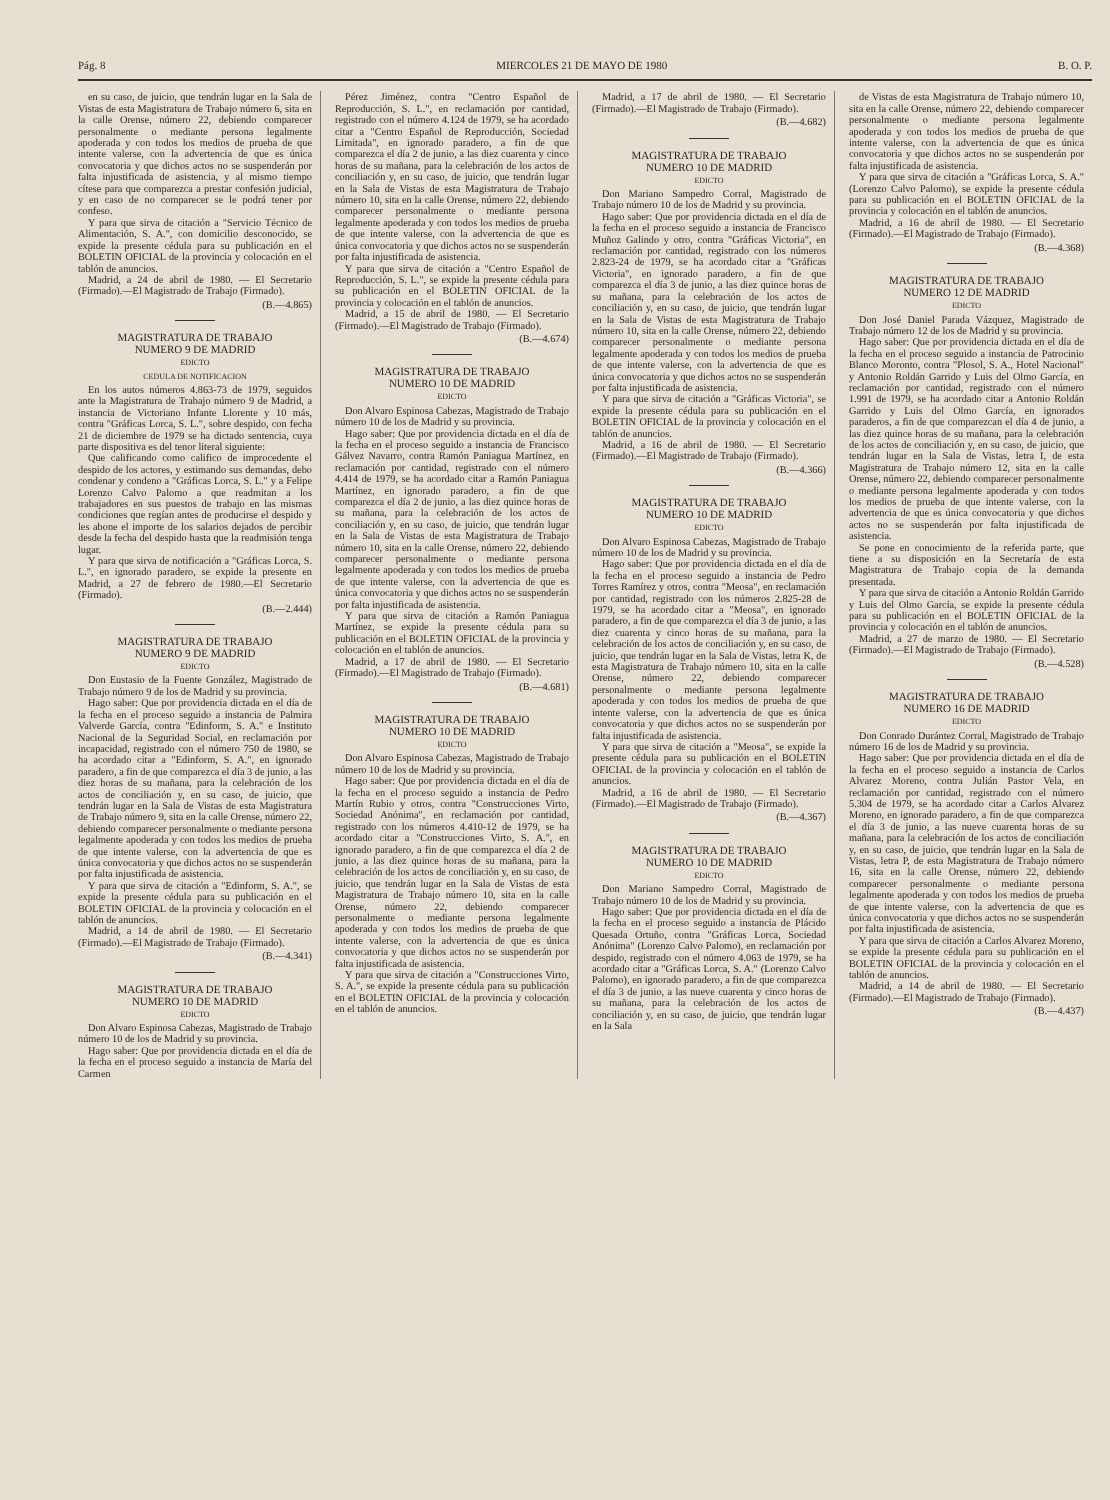Pág. 8 MIERCOLES 21 DE MAYO DE 1980 B. O. P.
en su caso, de juicio, que tendrán lugar en la Sala de Vistas de esta Magistratura de Trabajo número 6, sita en la calle Orense, número 22, debiendo comparecer personalmente o mediante persona legalmente apoderada y con todos los medios de prueba de que intente valerse, con la advertencia de que es única convocatoria y que dichos actos no se suspenderán por falta injustificada de asistencia, y al mismo tiempo cítese para que comparezca a prestar confesión judicial, y en caso de no comparecer se le podrá tener por confeso.
Y para que sirva de citación a "Servicio Técnico de Alimentación, S. A.", con domicilio desconocido, se expide la presente cédula para su publicación en el BOLETIN OFICIAL de la provincia y colocación en el tablón de anuncios.
Madrid, a 24 de abril de 1980. — El Secretario (Firmado).—El Magistrado de Trabajo (Firmado).
(B.—4.865)
MAGISTRATURA DE TRABAJO
NUMERO 9 DE MADRID
EDICTO
CEDULA DE NOTIFICACION
En los autos números 4.863-73 de 1979, seguidos ante la Magistratura de Trabajo número 9 de Madrid, a instancia de Victoriano Infante Llorente y 10 más, contra "Gráficas Lorca, S. L.", sobre despido, con fecha 21 de diciembre de 1979 se ha dictado sentencia, cuya parte dispositiva es del tenor literal siguiente:
Que calificando como califico de improcedente el despido de los actores, y estimando sus demandas, debo condenar y condeno a "Gráficas Lorca, S. L." y a Felipe Lorenzo Calvo Palomo a que readmitan a los trabajadores en sus puestos de trabajo en las mismas condiciones que regían antes de producirse el despido y les abone el importe de los salarios dejados de percibir desde la fecha del despido hasta que la readmisión tenga lugar.
Y para que sirva de notificación a "Gráficas Lorca, S. L.", en ignorado paradero, se expide la presente en Madrid, a 27 de febrero de 1980.—El Secretario (Firmado).
(B.—2.444)
MAGISTRATURA DE TRABAJO
NUMERO 9 DE MADRID
EDICTO
Don Eustasio de la Fuente González, Magistrado de Trabajo número 9 de los de Madrid y su provincia.
Hago saber: Que por providencia dictada en el día de la fecha en el proceso seguido a instancia de Palmira Valverde García, contra "Edinform, S. A." e Instituto Nacional de la Seguridad Social, en reclamación por incapacidad, registrado con el número 750 de 1980, se ha acordado citar a "Edinform, S. A.", en ignorado paradero, a fin de que comparezca el día 3 de junio, a las diez horas de su mañana, para la celebración de los actos de conciliación y, en su caso, de juicio, que tendrán lugar en la Sala de Vistas de esta Magistratura de Trabajo número 9, sita en la calle Orense, número 22, debiendo comparecer personalmente o mediante persona legalmente apoderada y con todos los medios de prueba de que intente valerse, con la advertencia de que es única convocatoria y que dichos actos no se suspenderán por falta injustificada de asistencia.
Y para que sirva de citación a "Edinform, S. A.", se expide la presente cédula para su publicación en el BOLETIN OFICIAL de la provincia y colocación en el tablón de anuncios.
Madrid, a 14 de abril de 1980. — El Secretario (Firmado).—El Magistrado de Trabajo (Firmado).
(B.—4.341)
MAGISTRATURA DE TRABAJO
NUMERO 10 DE MADRID
EDICTO
Don Alvaro Espinosa Cabezas, Magistrado de Trabajo número 10 de los de Madrid y su provincia.
Hago saber: Que por providencia dictada en el día de la fecha en el proceso seguido a instancia de María del Carmen
Pérez Jiménez, contra "Centro Español de Reproducción, S. L.", en reclamación por cantidad, registrado con el número 4.124 de 1979, se ha acordado citar a "Centro Español de Reproducción, Sociedad Limitada", en ignorado paradero, a fin de que comparezca el día 2 de junio, a las diez cuarenta y cinco horas de su mañana, para la celebración de los actos de conciliación y, en su caso, de juicio, que tendrán lugar en la Sala de Vistas de esta Magistratura de Trabajo número 10, sita en la calle Orense, número 22, debiendo comparecer personalmente o mediante persona legalmente apoderada y con todos los medios de prueba de que intente valerse, con la advertencia de que es única convocatoria y que dichos actos no se suspenderán por falta injustificada de asistencia.
Y para que sirva de citación a "Centro Español de Reproducción, S. L.", se expide la presente cédula para su publicación en el BOLETIN OFICIAL de la provincia y colocación en el tablón de anuncios.
Madrid, a 15 de abril de 1980. — El Secretario (Firmado).—El Magistrado de Trabajo (Firmado).
(B.—4.674)
MAGISTRATURA DE TRABAJO
NUMERO 10 DE MADRID
EDICTO
Don Alvaro Espinosa Cabezas, Magistrado de Trabajo número 10 de los de Madrid y su provincia.
Hago saber: Que por providencia dictada en el día de la fecha en el proceso seguido a instancia de Francisco Gálvez Navarro, contra Ramón Paniagua Martínez, en reclamación por cantidad, registrado con el número 4.414 de 1979, se ha acordado citar a Ramón Paniagua Martínez, en ignorado paradero, a fin de que comparezca el día 2 de junio, a las diez quince horas de su mañana, para la celebración de los actos de conciliación y, en su caso, de juicio, que tendrán lugar en la Sala de Vistas de esta Magistratura de Trabajo número 10, sita en la calle Orense, número 22, debiendo comparecer personalmente o mediante persona legalmente apoderada y con todos los medios de prueba de que intente valerse, con la advertencia de que es única convocatoria y que dichos actos no se suspenderán por falta injustificada de asistencia.
Y para que sirva de citación a Ramón Paniagua Martínez, se expide la presente cédula para su publicación en el BOLETIN OFICIAL de la provincia y colocación en el tablón de anuncios.
Madrid, a 17 de abril de 1980. — El Secretario (Firmado).—El Magistrado de Trabajo (Firmado).
(B.—4.681)
MAGISTRATURA DE TRABAJO
NUMERO 10 DE MADRID
EDICTO
Don Alvaro Espinosa Cabezas, Magistrado de Trabajo número 10 de los de Madrid y su provincia.
Hago saber: Que por providencia dictada en el día de la fecha en el proceso seguido a instancia de Pedro Martín Rubio y otros, contra "Construcciones Virto, Sociedad Anónima", en reclamación por cantidad, registrado con los números 4.410-12 de 1979, se ha acordado citar a "Construcciones Virto, S. A.", en ignorado paradero, a fin de que comparezca el día 2 de junio, a las diez quince horas de su mañana, para la celebración de los actos de conciliación y, en su caso, de juicio, que tendrán lugar en la Sala de Vistas de esta Magistratura de Trabajo número 10, sita en la calle Orense, número 22, debiendo comparecer personalmente o mediante persona legalmente apoderada y con todos los medios de prueba de que intente valerse, con la advertencia de que es única convocatoria y que dichos actos no se suspenderán por falta injustificada de asistencia.
Y para que sirva de citación a "Construcciones Virto, S. A.", se expide la presente cédula para su publicación en el BOLETIN OFICIAL de la provincia y colocación en el tablón de anuncios.
Madrid, a 17 de abril de 1980. — El Secretario (Firmado).—El Magistrado de Trabajo (Firmado).
(B.—4.682)
MAGISTRATURA DE TRABAJO
NUMERO 10 DE MADRID
EDICTO
Don Mariano Sampedro Corral, Magistrado de Trabajo número 10 de los de Madrid y su provincia.
Hago saber: Que por providencia dictada en el día de la fecha en el proceso seguido a instancia de Francisco Muñoz Galindo y otro, contra "Gráficas Victoria", en reclamación por cantidad, registrado con los números 2.823-24 de 1979, se ha acordado citar a "Gráficas Victoria", en ignorado paradero, a fin de que comparezca el día 3 de junio, a las diez quince horas de su mañana, para la celebración de los actos de conciliación y, en su caso, de juicio, que tendrán lugar en la Sala de Vistas de esta Magistratura de Trabajo número 10, sita en la calle Orense, número 22, debiendo comparecer personalmente o mediante persona legalmente apoderada y con todos los medios de prueba de que intente valerse, con la advertencia de que es única convocatoria y que dichos actos no se suspenderán por falta injustificada de asistencia.
Y para que sirva de citación a "Gráficas Victoria", se expide la presente cédula para su publicación en el BOLETIN OFICIAL de la provincia y colocación en el tablón de anuncios.
Madrid, a 16 de abril de 1980. — El Secretario (Firmado).—El Magistrado de Trabajo (Firmado).
(B.—4.366)
MAGISTRATURA DE TRABAJO
NUMERO 10 DE MADRID
EDICTO
Don Alvaro Espinosa Cabezas, Magistrado de Trabajo número 10 de los de Madrid y su provincia.
Hago saber: Que por providencia dictada en el día de la fecha en el proceso seguido a instancia de Pedro Torres Ramírez y otros, contra "Meosa", en reclamación por cantidad, registrado con los números 2.825-28 de 1979, se ha acordado citar a "Meosa", en ignorado paradero, a fin de que comparezca el día 3 de junio, a las diez cuarenta y cinco horas de su mañana, para la celebración de los actos de conciliación y, en su caso, de juicio, que tendrán lugar en la Sala de Vistas, letra K, de esta Magistratura de Trabajo número 10, sita en la calle Orense, número 22, debiendo comparecer personalmente o mediante persona legalmente apoderada y con todos los medios de prueba de que intente valerse, con la advertencia de que es única convocatoria y que dichos actos no se suspenderán por falta injustificada de asistencia.
Y para que sirva de citación a "Meosa", se expide la presente cédula para su publicación en el BOLETIN OFICIAL de la provincia y colocación en el tablón de anuncios.
Madrid, a 16 de abril de 1980. — El Secretario (Firmado).—El Magistrado de Trabajo (Firmado).
(B.—4.367)
MAGISTRATURA DE TRABAJO
NUMERO 10 DE MADRID
EDICTO
Don Mariano Sampedro Corral, Magistrado de Trabajo número 10 de los de Madrid y su provincia.
Hago saber: Que por providencia dictada en el día de la fecha en el proceso seguido a instancia de Plácido Quesada Ortuño, contra "Gráficas Lorca, Sociedad Anónima" (Lorenzo Calvo Palomo), en reclamación por despido, registrado con el número 4.063 de 1979, se ha acordado citar a "Gráficas Lorca, S. A." (Lorenzo Calvo Palomo), en ignorado paradero, a fin de que comparezca el día 3 de junio, a las nueve cuarenta y cinco horas de su mañana, para la celebración de los actos de conciliación y, en su caso, de juicio, que tendrán lugar en la Sala
de Vistas de esta Magistratura de Trabajo número 10, sita en la calle Orense, número 22, debiendo comparecer personalmente o mediante persona legalmente apoderada y con todos los medios de prueba de que intente valerse, con la advertencia de que es única convocatoria y que dichos actos no se suspenderán por falta injustificada de asistencia.
Y para que sirva de citación a "Gráficas Lorca, S. A." (Lorenzo Calvo Palomo), se expide la presente cédula para su publicación en el BOLETIN OFICIAL de la provincia y colocación en el tablón de anuncios.
Madrid, a 16 de abril de 1980. — El Secretario (Firmado).—El Magistrado de Trabajo (Firmado).
(B.—4.368)
MAGISTRATURA DE TRABAJO
NUMERO 12 DE MADRID
EDICTO
Don José Daniel Parada Vázquez, Magistrado de Trabajo número 12 de los de Madrid y su provincia.
Hago saber: Que por providencia dictada en el día de la fecha en el proceso seguido a instancia de Patrocinio Blanco Moronto, contra "Plosol, S. A., Hotel Nacional" y Antonio Roldán Garrido y Luis del Olmo García, en reclamación por cantidad, registrado con el número 1.991 de 1979, se ha acordado citar a Antonio Roldán Garrido y Luis del Olmo García, en ignorados paraderos, a fin de que comparezcan el día 4 de junio, a las diez quince horas de su mañana, para la celebración de los actos de conciliación y, en su caso, de juicio, que tendrán lugar en la Sala de Vistas, letra I, de esta Magistratura de Trabajo número 12, sita en la calle Orense, número 22, debiendo comparecer personalmente o mediante persona legalmente apoderada y con todos los medios de prueba de que intente valerse, con la advertencia de que es única convocatoria y que dichos actos no se suspenderán por falta injustificada de asistencia.
Se pone en conocimiento de la referida parte, que tiene a su disposición en la Secretaría de esta Magistratura de Trabajo copia de la demanda presentada.
Y para que sirva de citación a Antonio Roldán Garrido y Luis del Olmo García, se expide la presente cédula para su publicación en el BOLETIN OFICIAL de la provincia y colocación en el tablón de anuncios.
Madrid, a 27 de marzo de 1980. — El Secretario (Firmado).—El Magistrado de Trabajo (Firmado).
(B.—4.528)
MAGISTRATURA DE TRABAJO
NUMERO 16 DE MADRID
EDICTO
Don Conrado Durántez Corral, Magistrado de Trabajo número 16 de los de Madrid y su provincia.
Hago saber: Que por providencia dictada en el día de la fecha en el proceso seguido a instancia de Carlos Alvarez Moreno, contra Julián Pastor Vela, en reclamación por cantidad, registrado con el número 5.304 de 1979, se ha acordado citar a Carlos Alvarez Moreno, en ignorado paradero, a fin de que comparezca el día 3 de junio, a las nueve cuarenta horas de su mañana, para la celebración de los actos de conciliación y, en su caso, de juicio, que tendrán lugar en la Sala de Vistas, letra P, de esta Magistratura de Trabajo número 16, sita en la calle Orense, número 22, debiendo comparecer personalmente o mediante persona legalmente apoderada y con todos los medios de prueba de que intente valerse, con la advertencia de que es única convocatoria y que dichos actos no se suspenderán por falta injustificada de asistencia.
Y para que sirva de citación a Carlos Alvarez Moreno, se expide la presente cédula para su publicación en el BOLETIN OFICIAL de la provincia y colocación en el tablón de anuncios.
Madrid, a 14 de abril de 1980. — El Secretario (Firmado).—El Magistrado de Trabajo (Firmado).
(B.—4.437)